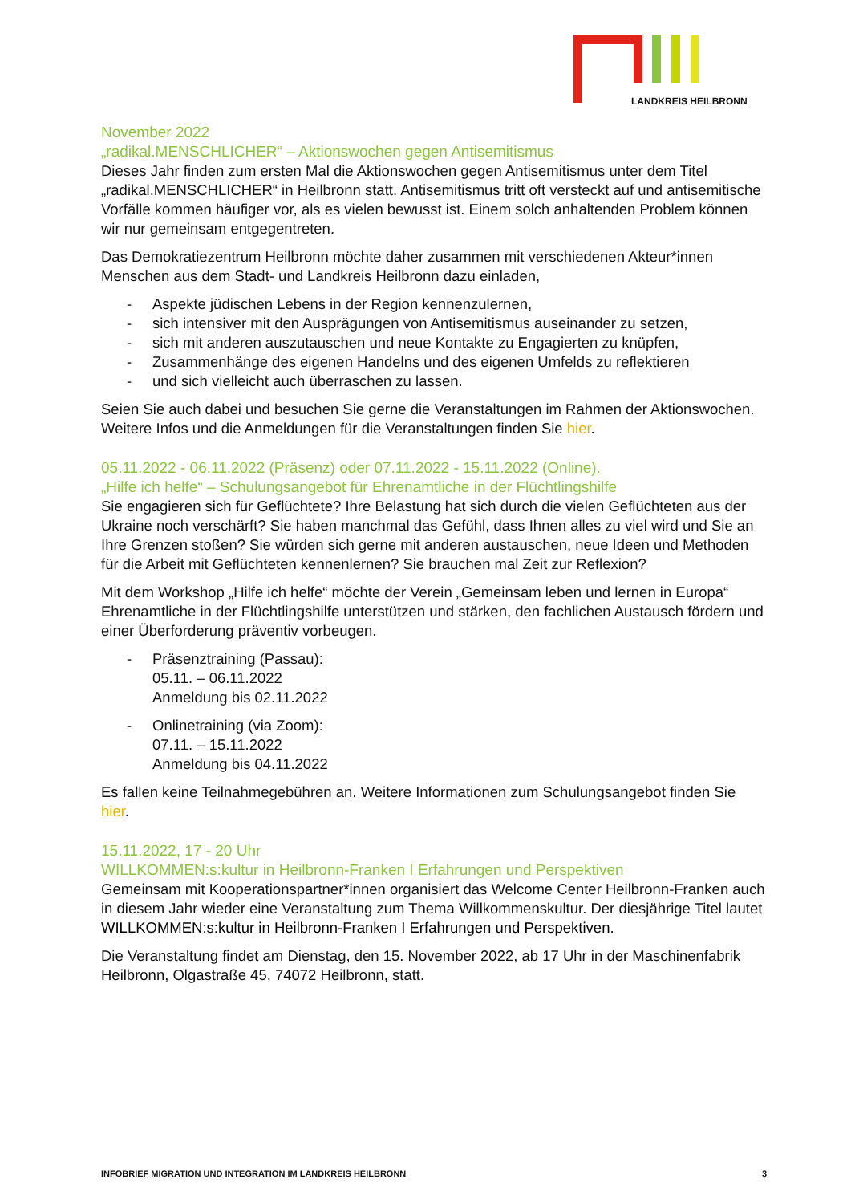LANDKREIS HEILBRONN
November 2022
„radikal.MENSCHLICHER“ – Aktionswochen gegen Antisemitismus
Dieses Jahr finden zum ersten Mal die Aktionswochen gegen Antisemitismus unter dem Titel „radikal.MENSCHLICHER“ in Heilbronn statt. Antisemitismus tritt oft versteckt auf und antisemitische Vorfälle kommen häufiger vor, als es vielen bewusst ist. Einem solch anhaltenden Problem können wir nur gemeinsam entgegentreten.
Das Demokratiezentrum Heilbronn möchte daher zusammen mit verschiedenen Akteur*innen Menschen aus dem Stadt- und Landkreis Heilbronn dazu einladen,
- Aspekte jüdischen Lebens in der Region kennenzulernen,
- sich intensiver mit den Ausprägungen von Antisemitismus auseinander zu setzen,
- sich mit anderen auszutauschen und neue Kontakte zu Engagierten zu knüpfen,
- Zusammenhänge des eigenen Handelns und des eigenen Umfelds zu reflektieren
- und sich vielleicht auch überraschen zu lassen.
Seien Sie auch dabei und besuchen Sie gerne die Veranstaltungen im Rahmen der Aktionswochen. Weitere Infos und die Anmeldungen für die Veranstaltungen finden Sie hier.
05.11.2022 - 06.11.2022 (Präsenz) oder 07.11.2022 - 15.11.2022 (Online).
„Hilfe ich helfe“ – Schulungsangebot für Ehrenamtliche in der Flüchtlingshilfe
Sie engagieren sich für Geflüchtete? Ihre Belastung hat sich durch die vielen Geflüchteten aus der Ukraine noch verschärft? Sie haben manchmal das Gefühl, dass Ihnen alles zu viel wird und Sie an Ihre Grenzen stoßen? Sie würden sich gerne mit anderen austauschen, neue Ideen und Methoden für die Arbeit mit Geflüchteten kennenlernen? Sie brauchen mal Zeit zur Reflexion?
Mit dem Workshop „Hilfe ich helfe“ möchte der Verein „Gemeinsam leben und lernen in Europa“ Ehrenamtliche in der Flüchtlingshilfe unterstützen und stärken, den fachlichen Austausch fördern und einer Überforderung präventiv vorbeugen.
- Präsenztraining (Passau):
05.11. – 06.11.2022
Anmeldung bis 02.11.2022
- Onlinetraining (via Zoom):
07.11. – 15.11.2022
Anmeldung bis 04.11.2022
Es fallen keine Teilnahmegebühren an. Weitere Informationen zum Schulungsangebot finden Sie hier.
15.11.2022, 17 - 20 Uhr
WILLKOMMEN:s:kultur in Heilbronn-Franken I Erfahrungen und Perspektiven
Gemeinsam mit Kooperationspartner*innen organisiert das Welcome Center Heilbronn-Franken auch in diesem Jahr wieder eine Veranstaltung zum Thema Willkommenskultur. Der diesjährige Titel lautet WILLKOMMEN:s:kultur in Heilbronn-Franken I Erfahrungen und Perspektiven.
Die Veranstaltung findet am Dienstag, den 15. November 2022, ab 17 Uhr in der Maschinenfabrik Heilbronn, Olgastraße 45, 74072 Heilbronn, statt.
INFOBRIEF MIGRATION UND INTEGRATION IM LANDKREIS HEILBRONN 3